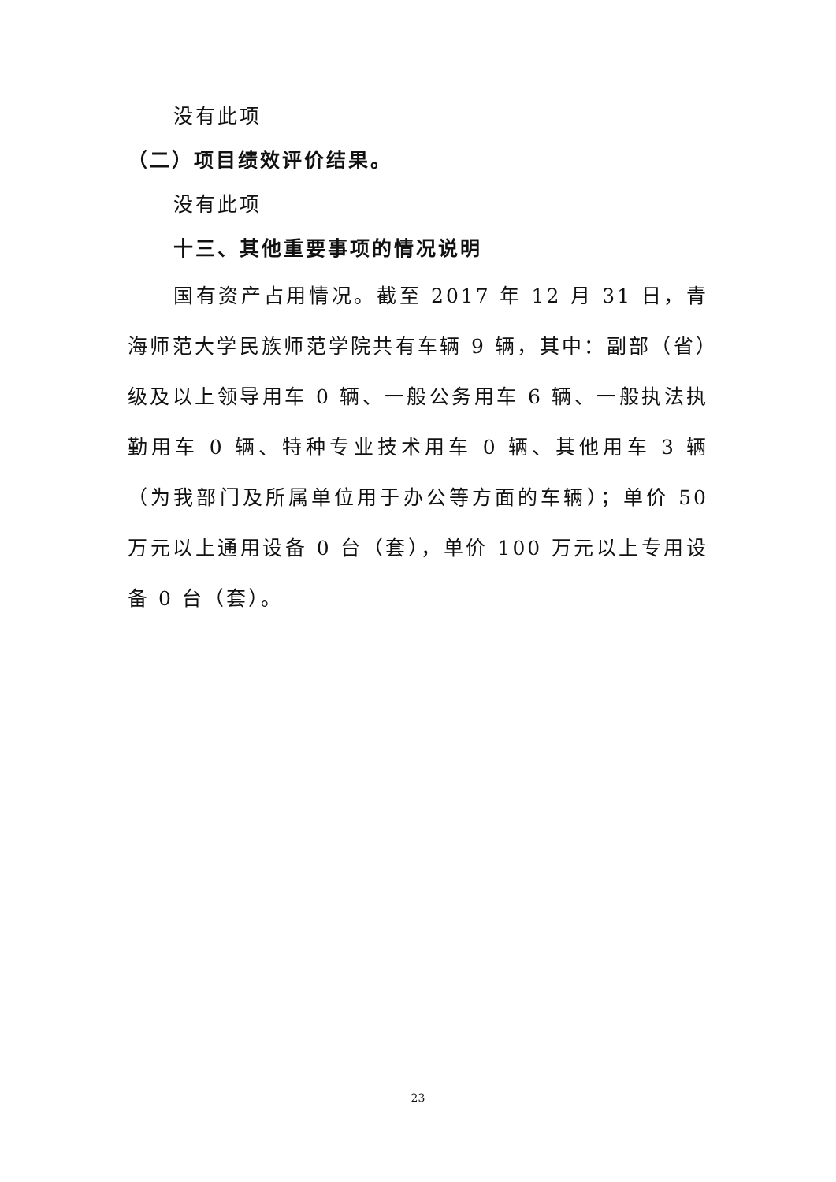没有此项
（二）项目绩效评价结果。
没有此项
十三、其他重要事项的情况说明
国有资产占用情况。截至 2017 年 12 月 31 日，青海师范大学民族师范学院共有车辆 9 辆，其中：副部（省）级及以上领导用车 0 辆、一般公务用车 6 辆、一般执法执勤用车 0 辆、特种专业技术用车 0 辆、其他用车 3 辆（为我部门及所属单位用于办公等方面的车辆）；单价 50 万元以上通用设备 0 台（套），单价 100 万元以上专用设备 0 台（套）。
23